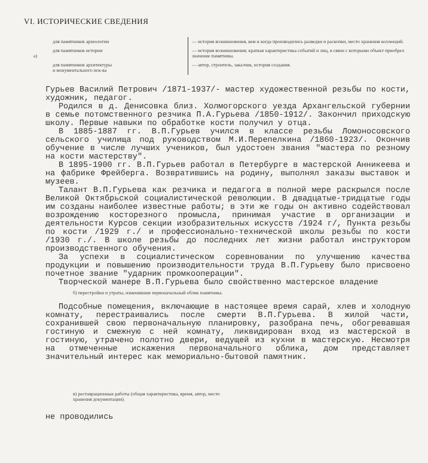VI. ИСТОРИЧЕСКИЕ СВЕДЕНИЯ
| а) | для памятников археологии | — история возникновения, кем и когда производились разведки и раскопки, место хранения коллекций. |
| | для памятников истории | — история возникновения; краткая характеристика событий и лиц, в связи с которыми объект приобрел значение памятника. |
| | для памятников архитектуры и монументального иск-ва | — автор, строитель, заказчик, история создания. |
Гурьев Василий Петрович /1871-1937/- мастер художественной резьбы по кости, художник, педагог.
Родился в д. Денисовка близ. Холмогорского уезда Архангельской губернии в семье потомственного резчика П.А.Гурьева /1850-1912/. Закончил приходскую школу. Первые навыки по обработке кости получил у отца.
В 1885-1887 гг. В.П.Гурьев учился в классе резьбы Ломоносовского сельского училища под руководством М.И.Перепелкина /1860-1923/. Окончив обучение в числе лучших учеников, был удостоен звания "мастера по резному на кости мастерству".
В 1895-1900 гг. В.П.Гурьев работал в Петербурге в мастерской Анникеева и на фабрике Фрейберга. Возвратившись на родину, выполнял заказы выставок и музеев.
Талант В.П.Гурьева как резчика и педагога в полной мере раскрылся после Великой Октябрьской социалистической революции. В двадцатые-тридцатые годы им созданы наиболее известные работы; в эти же годы он активно содействовал возрождению косторезного промысла, принимая участие в организации и деятельности Курсов секции изобразительных искусств /1924 г/, Пункта резьбы по кости /1929 г./ и профессионально-технической школы резьбы по кости /1930 г./. В школе резьбы до последних лет жизни работал инструктором производственного обучения.
За успехи в социалистическом соревновании по улучшению качества продукции и повышению производительности труда В.П.Гурьеву было присвоено почетное звание "ударник промкооперации".
Творческой манере В.П.Гурьева было свойственно мастерское владение
б) перестройки и утраты, изменившие первоначальный облик памятника.
Подсобные помещения, включающие в настоящее время сарай, хлев и холодную комнату, перестраивались после смерти В.П.Гурьева. В жилой части, сохранившей свою первоначальную планировку, разобрана печь, обогревавшая гостиную и смежную с ней комнату, ликвидирован вход из мастерской в гостиную, утрачено полотно двери, ведущей из кухни в мастерскую. Несмотря на отмеченные искажения первоначального облика, дом представляет значительный интерес как мемориально-бытовой памятник.
в) реставрационные работы (общая характеристика, время, автор, место
хранения документации).
не проводились